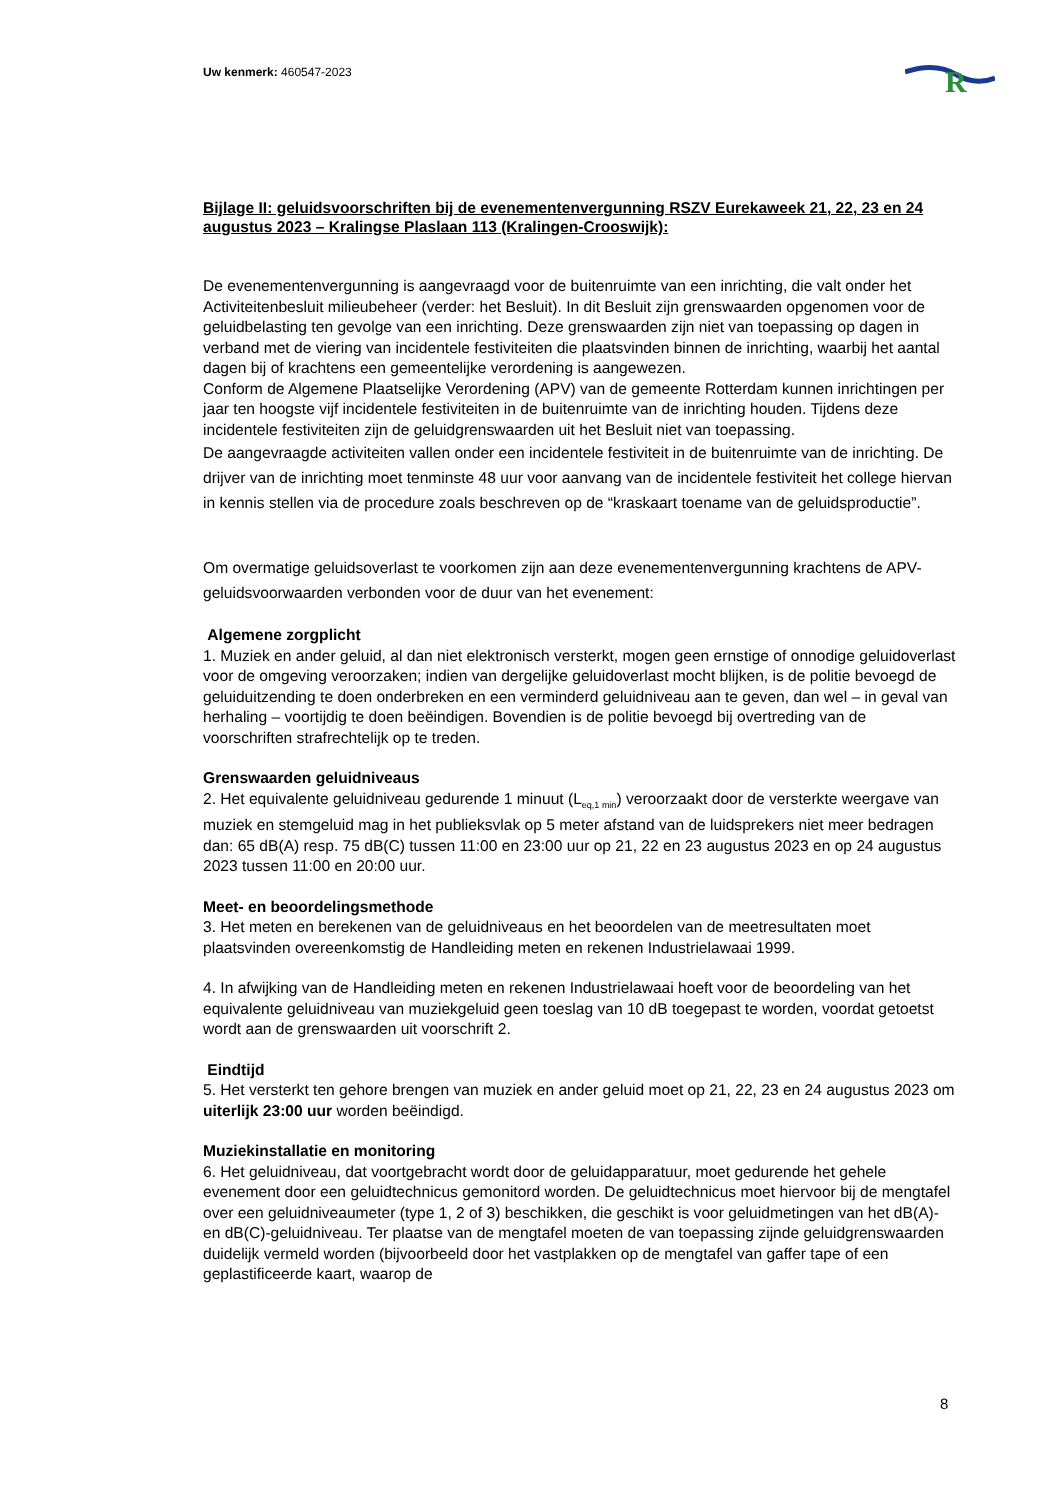Uw kenmerk: 460547-2023
R
Bijlage II: geluidsvoorschriften bij de evenementenvergunning RSZV Eurekaweek 21, 22, 23 en 24 augustus 2023 – Kralingse Plaslaan 113 (Kralingen-Crooswijk):
De evenementenvergunning is aangevraagd voor de buitenruimte van een inrichting, die valt onder het Activiteitenbesluit milieubeheer (verder: het Besluit). In dit Besluit zijn grenswaarden opgenomen voor de geluidbelasting ten gevolge van een inrichting. Deze grenswaarden zijn niet van toepassing op dagen in verband met de viering van incidentele festiviteiten die plaatsvinden binnen de inrichting, waarbij het aantal dagen bij of krachtens een gemeentelijke verordening is aangewezen.
Conform de Algemene Plaatselijke Verordening (APV) van de gemeente Rotterdam kunnen inrichtingen per jaar ten hoogste vijf incidentele festiviteiten in de buitenruimte van de inrichting houden. Tijdens deze incidentele festiviteiten zijn de geluidgrenswaarden uit het Besluit niet van toepassing.
De aangevraagde activiteiten vallen onder een incidentele festiviteit in de buitenruimte van de inrichting. De drijver van de inrichting moet tenminste 48 uur voor aanvang van de incidentele festiviteit het college hiervan in kennis stellen via de procedure zoals beschreven op de “kraskaart toename van de geluidsproductie”.
Om overmatige geluidsoverlast te voorkomen zijn aan deze evenementenvergunning krachtens de APV-geluidsvoorwaarden verbonden voor de duur van het evenement:
Algemene zorgplicht
1. Muziek en ander geluid, al dan niet elektronisch versterkt, mogen geen ernstige of onnodige geluidoverlast voor de omgeving veroorzaken; indien van dergelijke geluidoverlast mocht blijken, is de politie bevoegd de geluiduitzending te doen onderbreken en een verminderd geluidniveau aan te geven, dan wel – in geval van herhaling – voortijdig te doen beëindigen. Bovendien is de politie bevoegd bij overtreding van de voorschriften strafrechtelijk op te treden.
Grenswaarden geluidniveaus
2. Het equivalente geluidniveau gedurende 1 minuut (L<sub>eq,1 min</sub>) veroorzaakt door de versterkte weergave van muziek en stemgeluid mag in het publieksvlak op 5 meter afstand van de luidsprekers niet meer bedragen dan: 65 dB(A) resp. 75 dB(C) tussen 11:00 en 23:00 uur op 21, 22 en 23 augustus 2023 en op 24 augustus 2023 tussen 11:00 en 20:00 uur.
Meet- en beoordelingsmethode
3. Het meten en berekenen van de geluidniveaus en het beoordelen van de meetresultaten moet plaatsvinden overeenkomstig de Handleiding meten en rekenen Industrielawaai 1999.
4. In afwijking van de Handleiding meten en rekenen Industrielawaai hoeft voor de beoordeling van het equivalente geluidniveau van muziekgeluid geen toeslag van 10 dB toegepast te worden, voordat getoetst wordt aan de grenswaarden uit voorschrift 2.
Eindtijd
5. Het versterkt ten gehore brengen van muziek en ander geluid moet op 21, 22, 23 en 24 augustus 2023 om uiterlijk 23:00 uur worden beëindigd.
Muziekinstallatie en monitoring
6. Het geluidniveau, dat voortgebracht wordt door de geluidapparatuur, moet gedurende het gehele evenement door een geluidtechnicus gemonitord worden. De geluidtechnicus moet hiervoor bij de mengtafel over een geluidniveaumeter (type 1, 2 of 3) beschikken, die geschikt is voor geluidmetingen van het dB(A)- en dB(C)-geluidniveau. Ter plaatse van de mengtafel moeten de van toepassing zijnde geluidgrenswaarden duidelijk vermeld worden (bijvoorbeeld door het vastplakken op de mengtafel van gaffer tape of een geplastificeerde kaart, waarop de
8